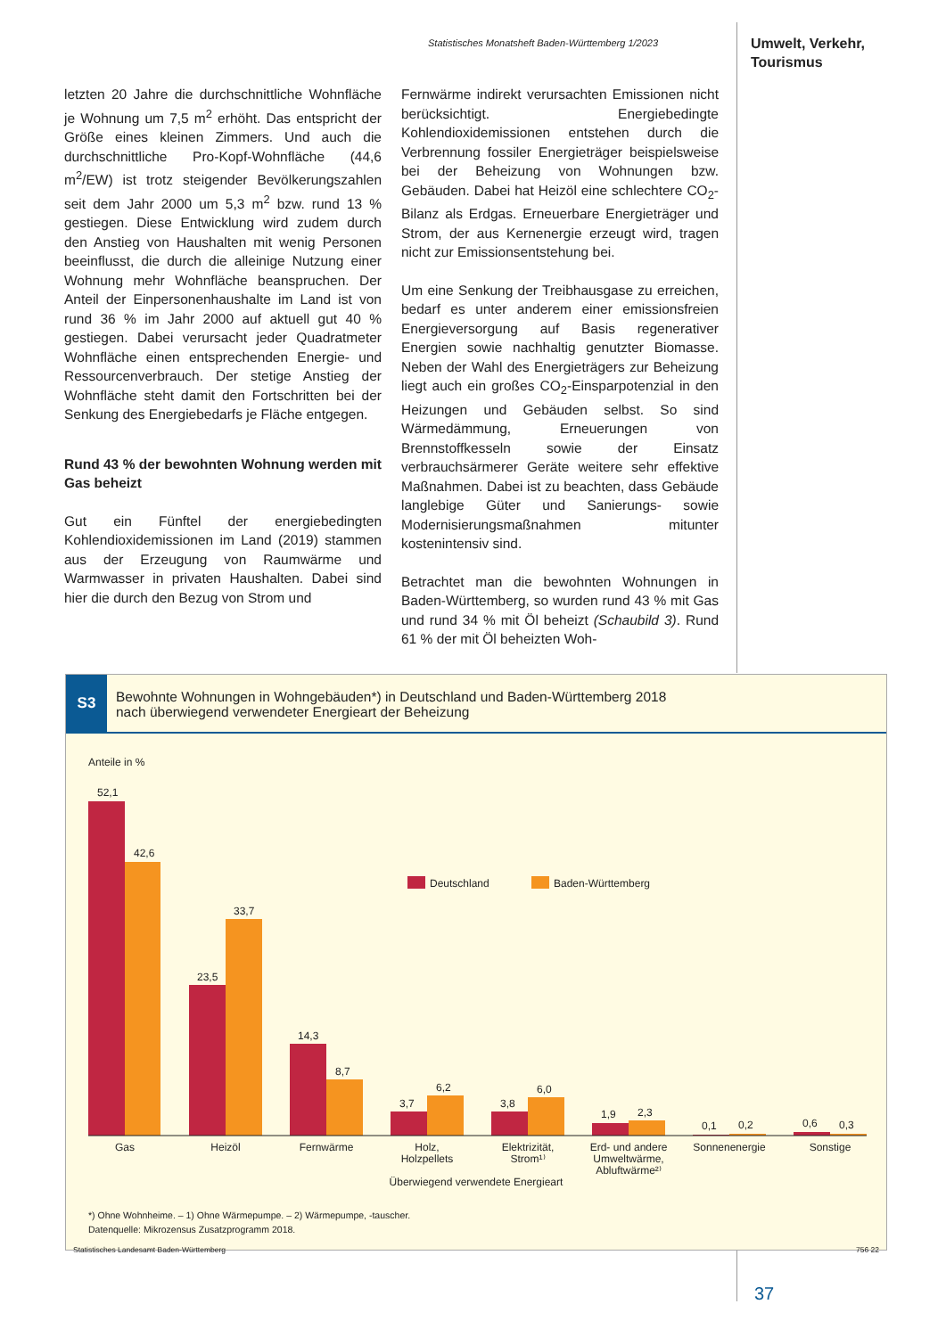Statistisches Monatsheft Baden-Württemberg 1/2023
Umwelt, Verkehr,
Tourismus
letzten 20 Jahre die durchschnittliche Wohnfläche je Wohnung um 7,5 m<sup>2</sup> erhöht. Das entspricht der Größe eines kleinen Zimmers. Und auch die durchschnittliche Pro-Kopf-Wohnfläche (44,6 m<sup>2</sup>/EW) ist trotz steigender Bevölkerungszahlen seit dem Jahr 2000 um 5,3 m<sup>2</sup> bzw. rund 13 % gestiegen. Diese Entwicklung wird zudem durch den Anstieg von Haushalten mit wenig Personen beeinflusst, die durch die alleinige Nutzung einer Wohnung mehr Wohnfläche beanspruchen. Der Anteil der Einpersonenhaushalte im Land ist von rund 36 % im Jahr 2000 auf aktuell gut 40 % gestiegen. Dabei verursacht jeder Quadratmeter Wohnfläche einen entsprechenden Energie- und Ressourcenverbrauch. Der stetige Anstieg der Wohnfläche steht damit den Fortschritten bei der Senkung des Energiebedarfs je Fläche entgegen.
Rund 43 % der bewohnten Wohnung werden mit Gas beheizt
Gut ein Fünftel der energiebedingten Kohlendioxidemissionen im Land (2019) stammen aus der Erzeugung von Raumwärme und Warmwasser in privaten Haushalten. Dabei sind hier die durch den Bezug von Strom und
Fernwärme indirekt verursachten Emissionen nicht berücksichtigt. Energiebedingte Kohlendioxidemissionen entstehen durch die Verbrennung fossiler Energieträger beispielsweise bei der Beheizung von Wohnungen bzw. Gebäuden. Dabei hat Heizöl eine schlechtere CO<sub>2</sub>-Bilanz als Erdgas. Erneuerbare Energieträger und Strom, der aus Kernenergie erzeugt wird, tragen nicht zur Emissionsentstehung bei.
Um eine Senkung der Treibhausgase zu erreichen, bedarf es unter anderem einer emissionsfreien Energieversorgung auf Basis regenerativer Energien sowie nachhaltig genutzter Biomasse. Neben der Wahl des Energieträgers zur Beheizung liegt auch ein großes CO<sub>2</sub>-Einsparpotenzial in den Heizungen und Gebäuden selbst. So sind Wärmedämmung, Erneuerungen von Brennstoffkesseln sowie der Einsatz verbrauchsärmerer Geräte weitere sehr effektive Maßnahmen. Dabei ist zu beachten, dass Gebäude langlebige Güter und Sanierungs- sowie Modernisierungsmaßnahmen mitunter kostenintensiv sind.
Betrachtet man die bewohnten Wohnungen in Baden-Württemberg, so wurden rund 43 % mit Gas und rund 34 % mit Öl beheizt (Schaubild 3). Rund 61 % der mit Öl beheizten Woh-
S3
Bewohnte Wohnungen in Wohngebäuden*) in Deutschland und Baden-Württemberg 2018
nach überwiegend verwendeter Energieart der Beheizung
Anteile in %
Deutschland
Baden-Württemberg
52,1
42,6
23,5
33,7
14,3
8,7
3,7
6,2
3,8
6,0
1,9
2,3
0,1
0,2
0,6
0,3
Gas
Heizöl
Fernwärme
Holz,
Holzpellets
Elektrizität,
Strom¹⁾
Erd- und andere
Umweltwärme,
Abluftwärme²⁾
Sonnenenergie
Sonstige
Überwiegend verwendete Energieart
*) Ohne Wohnheime. – 1) Ohne Wärmepumpe. – 2) Wärmepumpe, -tauscher.
Datenquelle: Mikrozensus Zusatzprogramm 2018.
Statistisches Landesamt Baden-Württemberg 756 22
37